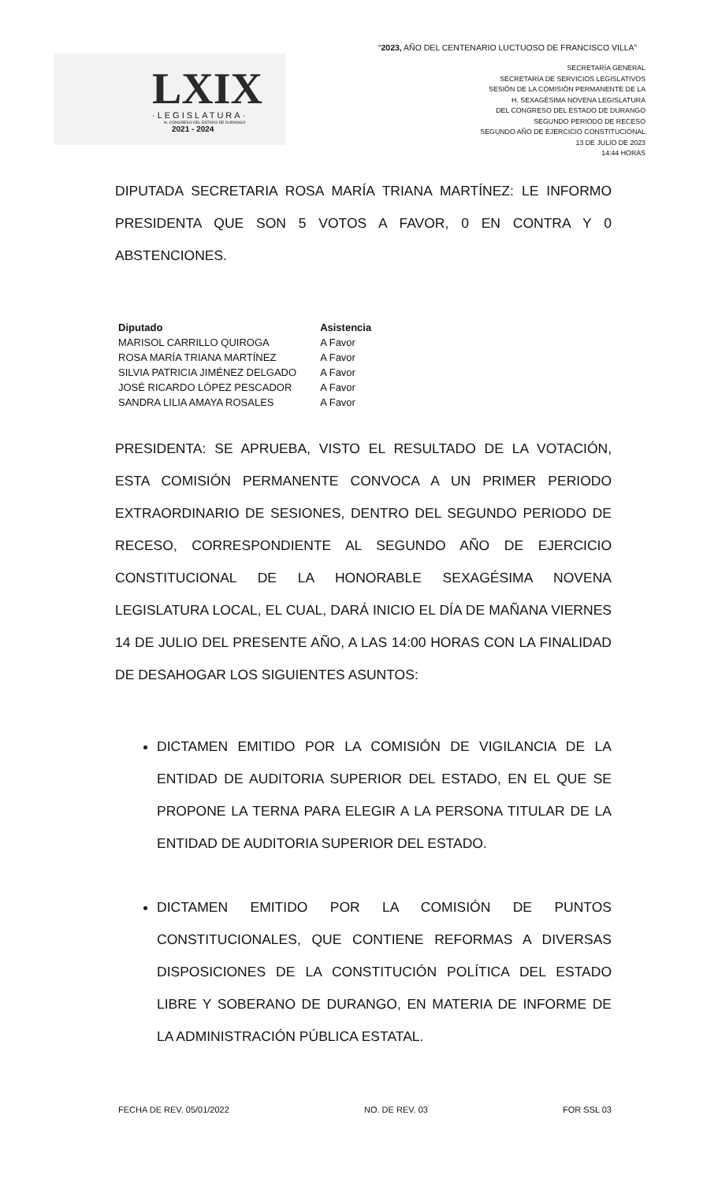“2023, AÑO DEL CENTENARIO LUCTUOSO DE FRANCISCO VILLA”
LXIX
·LEGISLATURA·
H. CONGRESO DEL ESTADO DE DURANGO
2021 - 2024
SECRETARÍA GENERAL
SECRETARÍA DE SERVICIOS LEGISLATIVOS
SESIÓN DE LA COMISIÓN PERMANENTE DE LA
H. SEXAGÉSIMA NOVENA LEGISLATURA
DEL CONGRESO DEL ESTADO DE DURANGO
SEGUNDO PERIODO DE RECESO
SEGUNDO AÑO DE EJERCICIO CONSTITUCIONAL
13 DE JULIO DE 2023
14:44 HORAS
DIPUTADA SECRETARIA ROSA MARÍA TRIANA MARTÍNEZ: LE INFORMO PRESIDENTA QUE SON 5 VOTOS A FAVOR, 0 EN CONTRA Y 0 ABSTENCIONES.
| Diputado | Asistencia |
| --- | --- |
| MARISOL CARRILLO QUIROGA | A Favor |
| ROSA MARÍA TRIANA MARTÍNEZ | A Favor |
| SILVIA PATRICIA JIMÉNEZ DELGADO | A Favor |
| JOSÉ RICARDO LÓPEZ PESCADOR | A Favor |
| SANDRA LILIA AMAYA ROSALES | A Favor |
PRESIDENTA: SE APRUEBA, VISTO EL RESULTADO DE LA VOTACIÓN, ESTA COMISIÓN PERMANENTE CONVOCA A UN PRIMER PERIODO EXTRAORDINARIO DE SESIONES, DENTRO DEL SEGUNDO PERIODO DE RECESO, CORRESPONDIENTE AL SEGUNDO AÑO DE EJERCICIO CONSTITUCIONAL DE LA HONORABLE SEXAGÉSIMA NOVENA LEGISLATURA LOCAL, EL CUAL, DARÁ INICIO EL DÍA DE MAÑANA VIERNES 14 DE JULIO DEL PRESENTE AÑO, A LAS 14:00 HORAS CON LA FINALIDAD DE DESAHOGAR LOS SIGUIENTES ASUNTOS:
DICTAMEN EMITIDO POR LA COMISIÓN DE VIGILANCIA DE LA ENTIDAD DE AUDITORIA SUPERIOR DEL ESTADO, EN EL QUE SE PROPONE LA TERNA PARA ELEGIR A LA PERSONA TITULAR DE LA ENTIDAD DE AUDITORIA SUPERIOR DEL ESTADO.
DICTAMEN EMITIDO POR LA COMISIÓN DE PUNTOS CONSTITUCIONALES, QUE CONTIENE REFORMAS A DIVERSAS DISPOSICIONES DE LA CONSTITUCIÓN POLÍTICA DEL ESTADO LIBRE Y SOBERANO DE DURANGO, EN MATERIA DE INFORME DE LA ADMINISTRACIÓN PÚBLICA ESTATAL.
FECHA DE REV. 05/01/2022 NO. DE REV. 03 FOR SSL 03